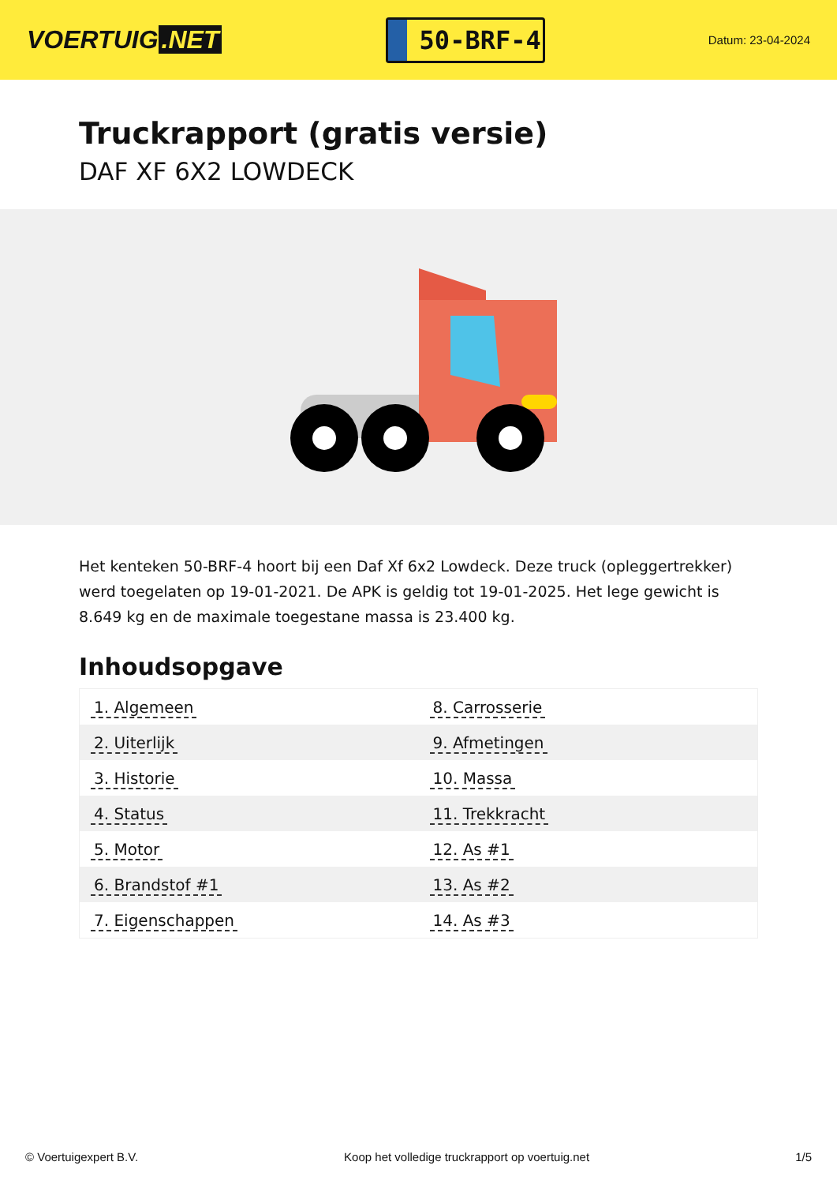VOERTUIG.NET
50-BRF-4
Datum: 23-04-2024
Truckrapport (gratis versie)
DAF XF 6X2 LOWDECK
Het kenteken 50-BRF-4 hoort bij een Daf Xf 6x2 Lowdeck. Deze truck (opleggertrekker) werd toegelaten op 19-01-2021. De APK is geldig tot 19-01-2025. Het lege gewicht is 8.649 kg en de maximale toegestane massa is 23.400 kg.
Inhoudsopgave
| 1. Algemeen | 8. Carrosserie |
| 2. Uiterlijk | 9. Afmetingen |
| 3. Historie | 10. Massa |
| 4. Status | 11. Trekkracht |
| 5. Motor | 12. As #1 |
| 6. Brandstof #1 | 13. As #2 |
| 7. Eigenschappen | 14. As #3 |
© Voertuigexpert B.V. Koop het volledige truckrapport op voertuig.net 1/5